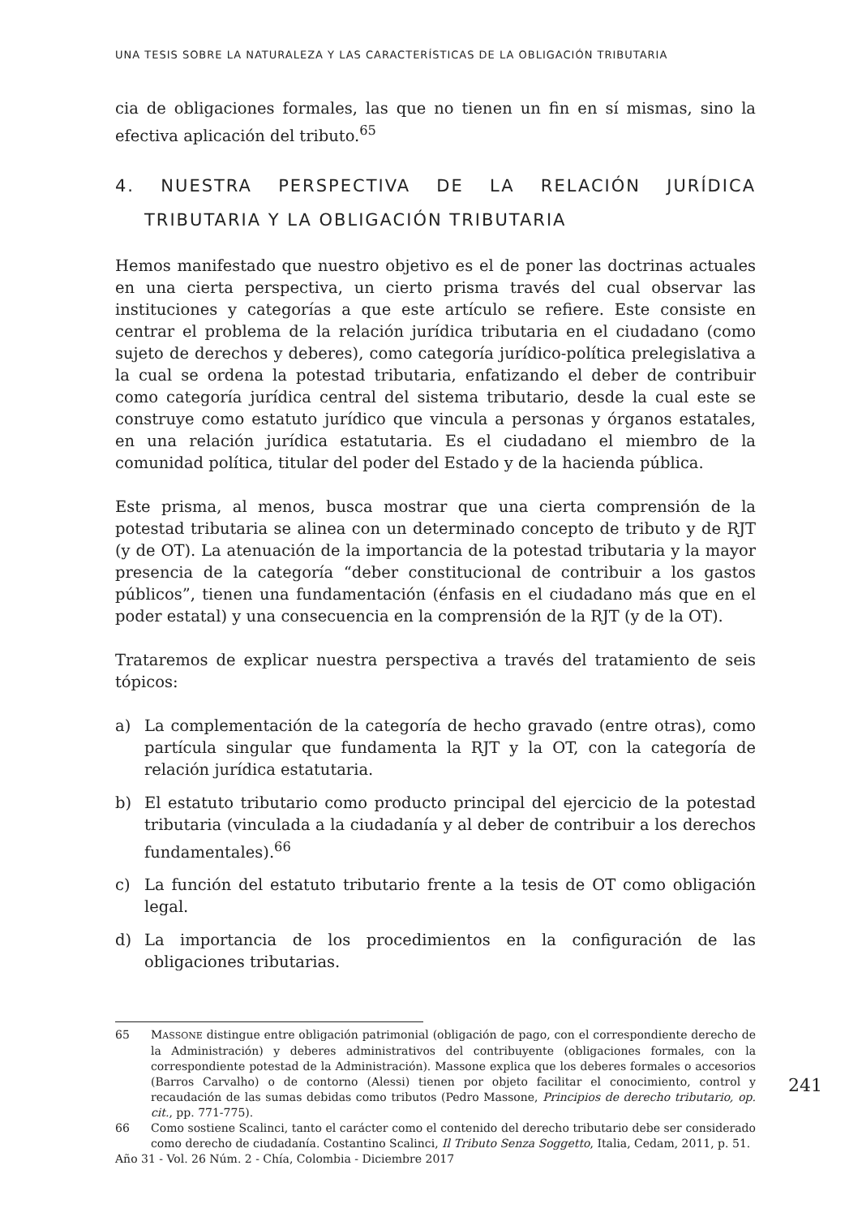UNA TESIS SOBRE LA NATURALEZA Y LAS CARACTERÍSTICAS DE LA OBLIGACIÓN TRIBUTARIA
cia de obligaciones formales, las que no tienen un fin en sí mismas, sino la efectiva aplicación del tributo.<sup>65</sup>
4. NUESTRA PERSPECTIVA DE LA RELACIÓN JURÍDICA TRIBUTARIA Y LA OBLIGACIÓN TRIBUTARIA
Hemos manifestado que nuestro objetivo es el de poner las doctrinas actuales en una cierta perspectiva, un cierto prisma través del cual observar las instituciones y categorías a que este artículo se refiere. Este consiste en centrar el problema de la relación jurídica tributaria en el ciudadano (como sujeto de derechos y deberes), como categoría jurídico-política prelegislativa a la cual se ordena la potestad tributaria, enfatizando el deber de contribuir como categoría jurídica central del sistema tributario, desde la cual este se construye como estatuto jurídico que vincula a personas y órganos estatales, en una relación jurídica estatutaria. Es el ciudadano el miembro de la comunidad política, titular del poder del Estado y de la hacienda pública.
Este prisma, al menos, busca mostrar que una cierta comprensión de la potestad tributaria se alinea con un determinado concepto de tributo y de RJT (y de OT). La atenuación de la importancia de la potestad tributaria y la mayor presencia de la categoría “deber constitucional de contribuir a los gastos públicos”, tienen una fundamentación (énfasis en el ciudadano más que en el poder estatal) y una consecuencia en la comprensión de la RJT (y de la OT).
Trataremos de explicar nuestra perspectiva a través del tratamiento de seis tópicos:
a) La complementación de la categoría de hecho gravado (entre otras), como partícula singular que fundamenta la RJT y la OT, con la categoría de relación jurídica estatutaria.
b) El estatuto tributario como producto principal del ejercicio de la potestad tributaria (vinculada a la ciudadanía y al deber de contribuir a los derechos fundamentales).<sup>66</sup>
c) La función del estatuto tributario frente a la tesis de OT como obligación legal.
d) La importancia de los procedimientos en la configuración de las obligaciones tributarias.
65 MASSONE distingue entre obligación patrimonial (obligación de pago, con el correspondiente derecho de la Administración) y deberes administrativos del contribuyente (obligaciones formales, con la correspondiente potestad de la Administración). Massone explica que los deberes formales o accesorios (Barros Carvalho) o de contorno (Alessi) tienen por objeto facilitar el conocimiento, control y recaudación de las sumas debidas como tributos (Pedro Massone, Principios de derecho tributario, op. cit., pp. 771-775).
66 Como sostiene Scalinci, tanto el carácter como el contenido del derecho tributario debe ser considerado como derecho de ciudadanía. Costantino Scalinci, Il Tributo Senza Soggetto, Italia, Cedam, 2011, p. 51.
241
Año 31 - Vol. 26 Núm. 2 - Chía, Colombia - Diciembre 2017